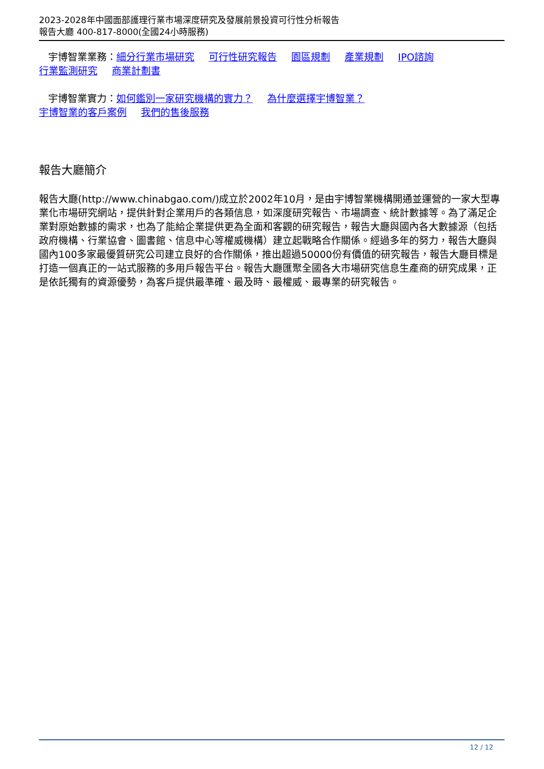2023-2028年中國面部護理行業市場深度研究及發展前景投資可行性分析報告
報告大廳 400-817-8000(全國24小時服務)
宇博智業業務：細分行業市場研究 可行性研究報告 園區規劃 產業規劃 IPO諮詢
行業監測研究 商業計劃書
宇博智業實力：如何鑑別一家研究機構的實力？ 為什麼選擇宇博智業？
宇博智業的客戶案例 我們的售後服務
報告大廳簡介
報告大廳(http://www.chinabgao.com/)成立於2002年10月，是由宇博智業機構開通並運營的一家大型專業化市場研究網站，提供針對企業用戶的各類信息，如深度研究報告、市場調查、統計數據等。為了滿足企業對原始數據的需求，也為了能給企業提供更為全面和客觀的研究報告，報告大廳與國內各大數據源（包括政府機構、行業協會、圖書館、信息中心等權威機構）建立起戰略合作關係。經過多年的努力，報告大廳與國內100多家最優質研究公司建立良好的合作關係，推出超過50000份有價值的研究報告，報告大廳目標是打造一個真正的一站式服務的多用戶報告平台。報告大廳匯聚全國各大市場研究信息生產商的研究成果，正是依託獨有的資源優勢，為客戶提供最準確、最及時、最權威、最專業的研究報告。
12 / 12